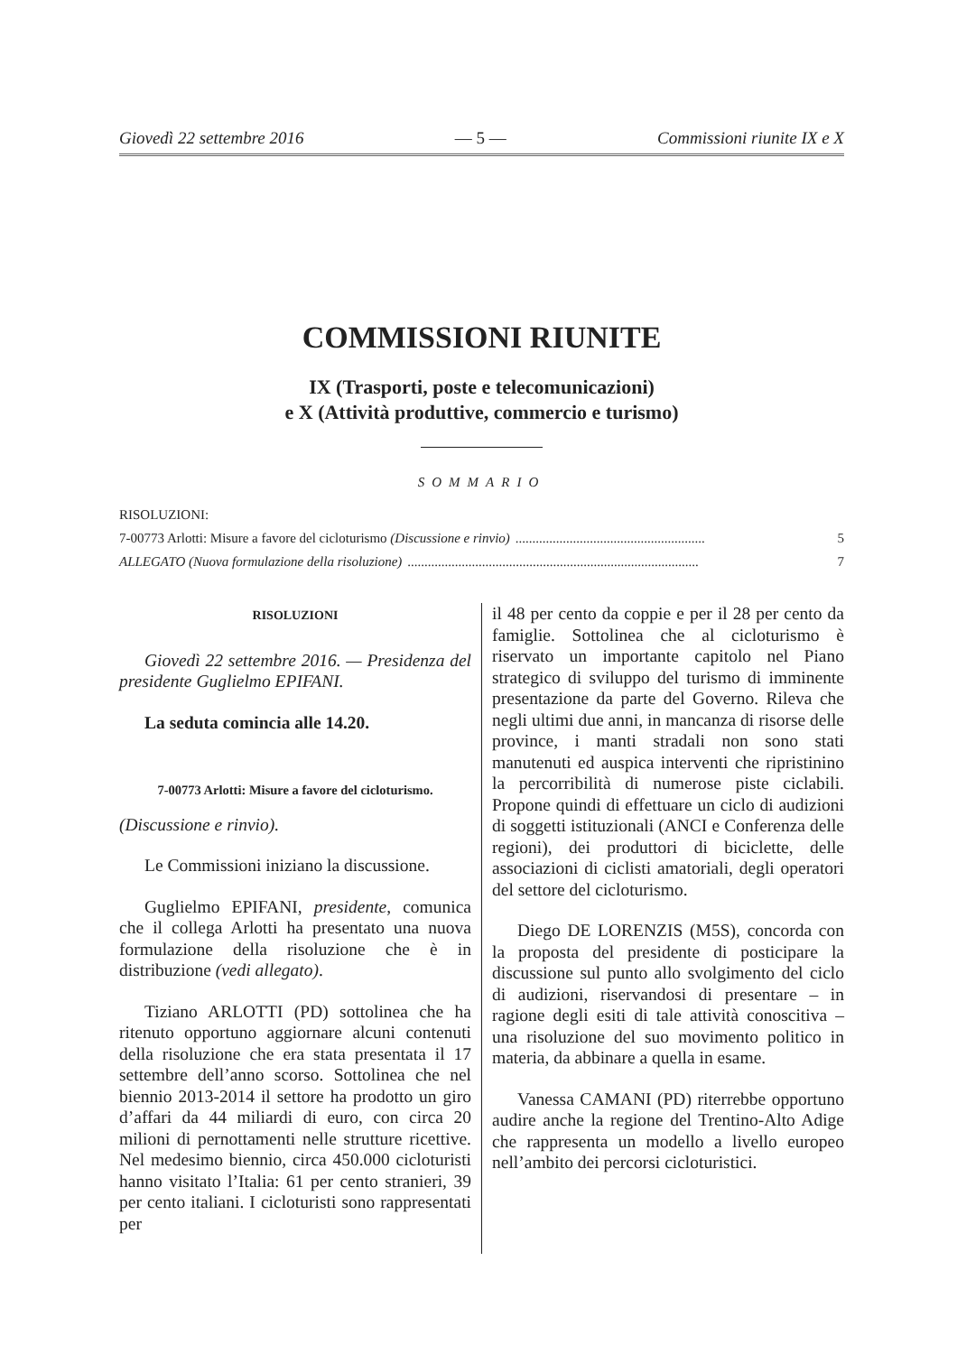Giovedì 22 settembre 2016 — 5 — Commissioni riunite IX e X
COMMISSIONI RIUNITE
IX (Trasporti, poste e telecomunicazioni)
e X (Attività produttive, commercio e turismo)
SOMMARIO
RISOLUZIONI:
7-00773 Arlotti: Misure a favore del cicloturismo (Discussione e rinvio)........................................................ 5
ALLEGATO (Nuova formulazione della risoluzione)...................................................................................... 7
RISOLUZIONI
Giovedì 22 settembre 2016. — Presidenza del presidente Guglielmo EPIFANI.
La seduta comincia alle 14.20.
7-00773 Arlotti: Misure a favore del cicloturismo.
(Discussione e rinvio).
Le Commissioni iniziano la discussione.
Guglielmo EPIFANI, presidente, comunica che il collega Arlotti ha presentato una nuova formulazione della risoluzione che è in distribuzione (vedi allegato).
Tiziano ARLOTTI (PD) sottolinea che ha ritenuto opportuno aggiornare alcuni contenuti della risoluzione che era stata presentata il 17 settembre dell’anno scorso. Sottolinea che nel biennio 2013-2014 il settore ha prodotto un giro d’affari da 44 miliardi di euro, con circa 20 milioni di pernottamenti nelle strutture ricettive. Nel medesimo biennio, circa 450.000 cicloturisti hanno visitato l’Italia: 61 per cento stranieri, 39 per cento italiani. I cicloturisti sono rappresentati per
il 48 per cento da coppie e per il 28 per cento da famiglie. Sottolinea che al cicloturismo è riservato un importante capitolo nel Piano strategico di sviluppo del turismo di imminente presentazione da parte del Governo. Rileva che negli ultimi due anni, in mancanza di risorse delle province, i manti stradali non sono stati manutenuti ed auspica interventi che ripristinino la percorribilità di numerose piste ciclabili. Propone quindi di effettuare un ciclo di audizioni di soggetti istituzionali (ANCI e Conferenza delle regioni), dei produttori di biciclette, delle associazioni di ciclisti amatoriali, degli operatori del settore del cicloturismo.
Diego DE LORENZIS (M5S), concorda con la proposta del presidente di posticipare la discussione sul punto allo svolgimento del ciclo di audizioni, riservandosi di presentare – in ragione degli esiti di tale attività conoscitiva – una risoluzione del suo movimento politico in materia, da abbinare a quella in esame.
Vanessa CAMANI (PD) riterrebbe opportuno audire anche la regione del Trentino-Alto Adige che rappresenta un modello a livello europeo nell’ambito dei percorsi cicloturistici.